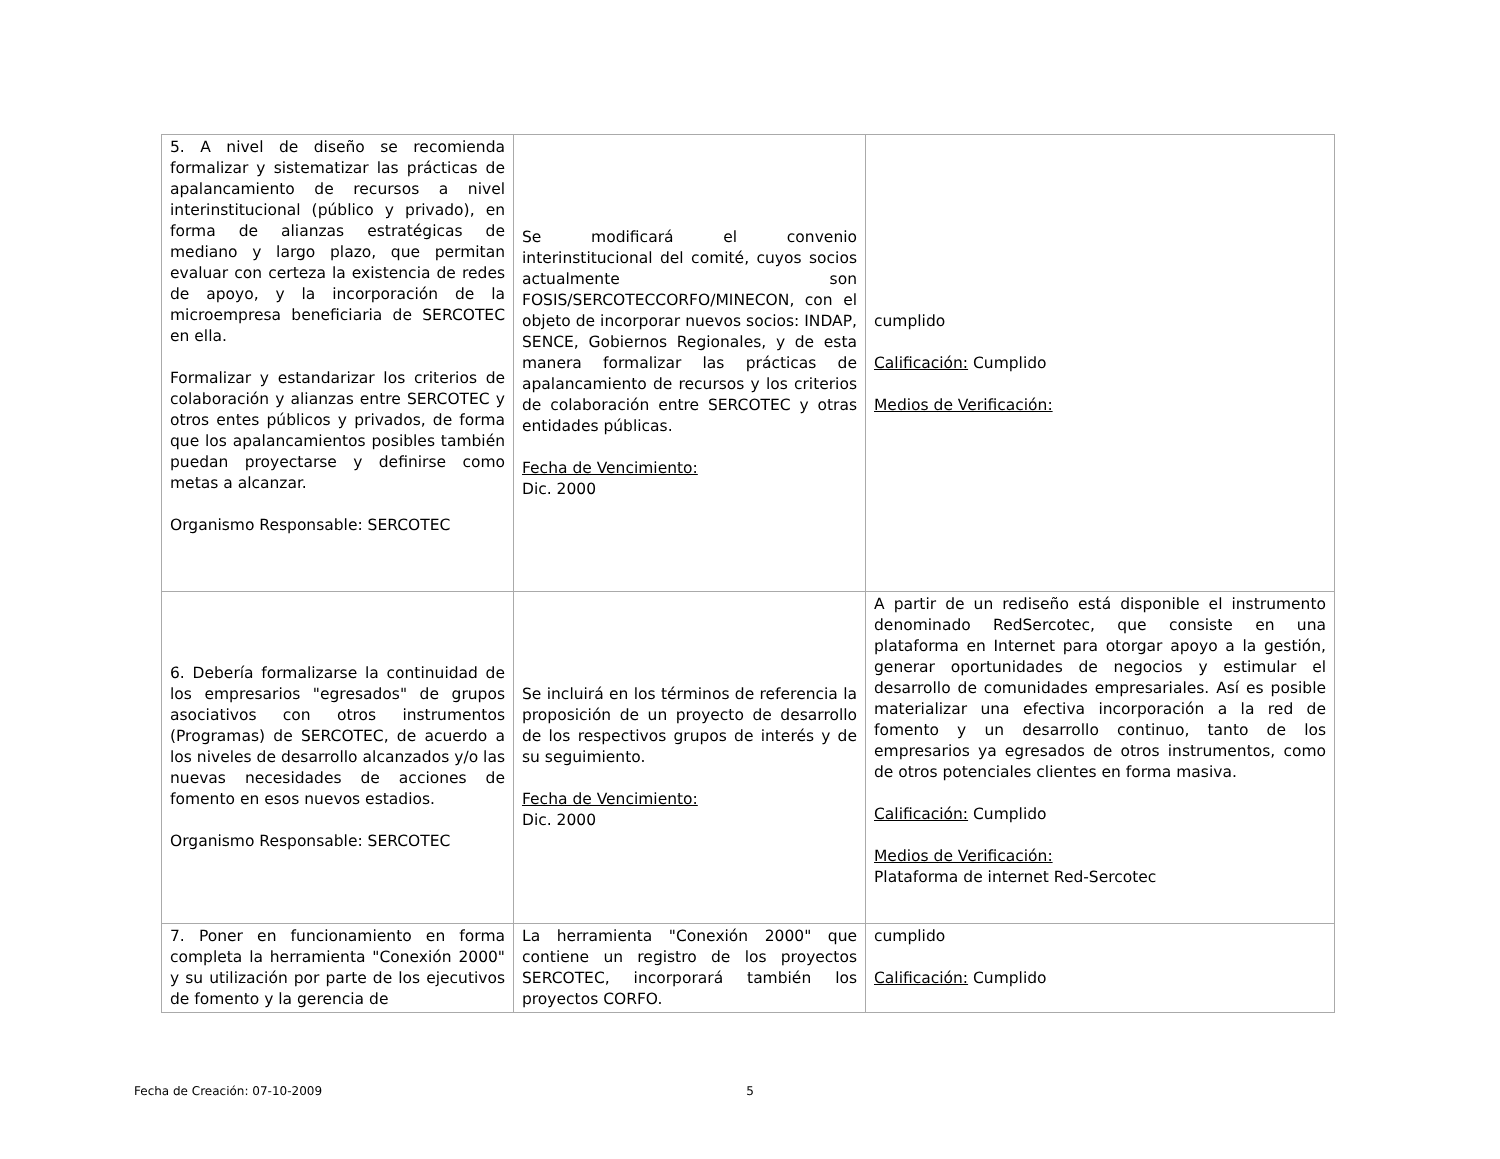| 5. A nivel de diseño se recomienda formalizar y sistematizar las prácticas de apalancamiento de recursos a nivel interinstitucional (público y privado), en forma de alianzas estratégicas de mediano y largo plazo, que permitan evaluar con certeza la existencia de redes de apoyo, y la incorporación de la microempresa beneficiaria de SERCOTEC en ella. Formalizar y estandarizar los criterios de colaboración y alianzas entre SERCOTEC y otros entes públicos y privados, de forma que los apalancamientos posibles también puedan proyectarse y definirse como metas a alcanzar. Organismo Responsable: SERCOTEC | Se modificará el convenio interinstitucional del comité, cuyos socios actualmente son FOSIS/SERCOTECCORFO/MINECON, con el objeto de incorporar nuevos socios: INDAP, SENCE, Gobiernos Regionales, y de esta manera formalizar las prácticas de apalancamiento de recursos y los criterios de colaboración entre SERCOTEC y otras entidades públicas. Fecha de Vencimiento: Dic. 2000 | cumplido Calificación: Cumplido Medios de Verificación: |
| 6. Debería formalizarse la continuidad de los empresarios "egresados" de grupos asociativos con otros instrumentos (Programas) de SERCOTEC, de acuerdo a los niveles de desarrollo alcanzados y/o las nuevas necesidades de acciones de fomento en esos nuevos estadios. Organismo Responsable: SERCOTEC | Se incluirá en los términos de referencia la proposición de un proyecto de desarrollo de los respectivos grupos de interés y de su seguimiento. Fecha de Vencimiento: Dic. 2000 | A partir de un rediseño está disponible el instrumento denominado RedSercotec, que consiste en una plataforma en Internet para otorgar apoyo a la gestión, generar oportunidades de negocios y estimular el desarrollo de comunidades empresariales. Así es posible materializar una efectiva incorporación a la red de fomento y un desarrollo continuo, tanto de los empresarios ya egresados de otros instrumentos, como de otros potenciales clientes en forma masiva. Calificación: Cumplido Medios de Verificación: Plataforma de internet Red-Sercotec |
| 7. Poner en funcionamiento en forma completa la herramienta "Conexión 2000" y su utilización por parte de los ejecutivos de fomento y la gerencia de | La herramienta "Conexión 2000" que contiene un registro de los proyectos SERCOTEC, incorporará también los proyectos CORFO. | cumplido Calificación: Cumplido |
Fecha de Creación: 07-10-2009 5